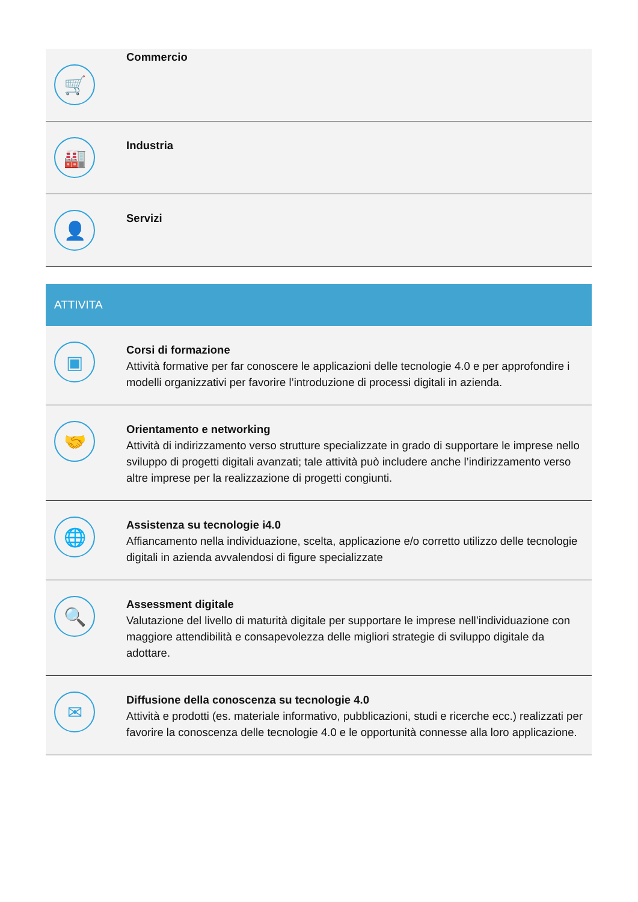🛒
Commercio
🏭
Industria
👤
Servizi
ATTIVITA
▣
Corsi di formazione
Attività formative per far conoscere le applicazioni delle tecnologie 4.0 e per approfondire i modelli organizzativi per favorire l’introduzione di processi digitali in azienda.
🤝
Orientamento e networking
Attività di indirizzamento verso strutture specializzate in grado di supportare le imprese nello sviluppo di progetti digitali avanzati; tale attività può includere anche l’indirizzamento verso altre imprese per la realizzazione di progetti congiunti.
🌐
Assistenza su tecnologie i4.0
Affiancamento nella individuazione, scelta, applicazione e/o corretto utilizzo delle tecnologie digitali in azienda avvalendosi di figure specializzate
🔍
Assessment digitale
Valutazione del livello di maturità digitale per supportare le imprese nell’individuazione con maggiore attendibilità e consapevolezza delle migliori strategie di sviluppo digitale da adottare.
✉
Diffusione della conoscenza su tecnologie 4.0
Attività e prodotti (es. materiale informativo, pubblicazioni, studi e ricerche ecc.) realizzati per favorire la conoscenza delle tecnologie 4.0 e le opportunità connesse alla loro applicazione.